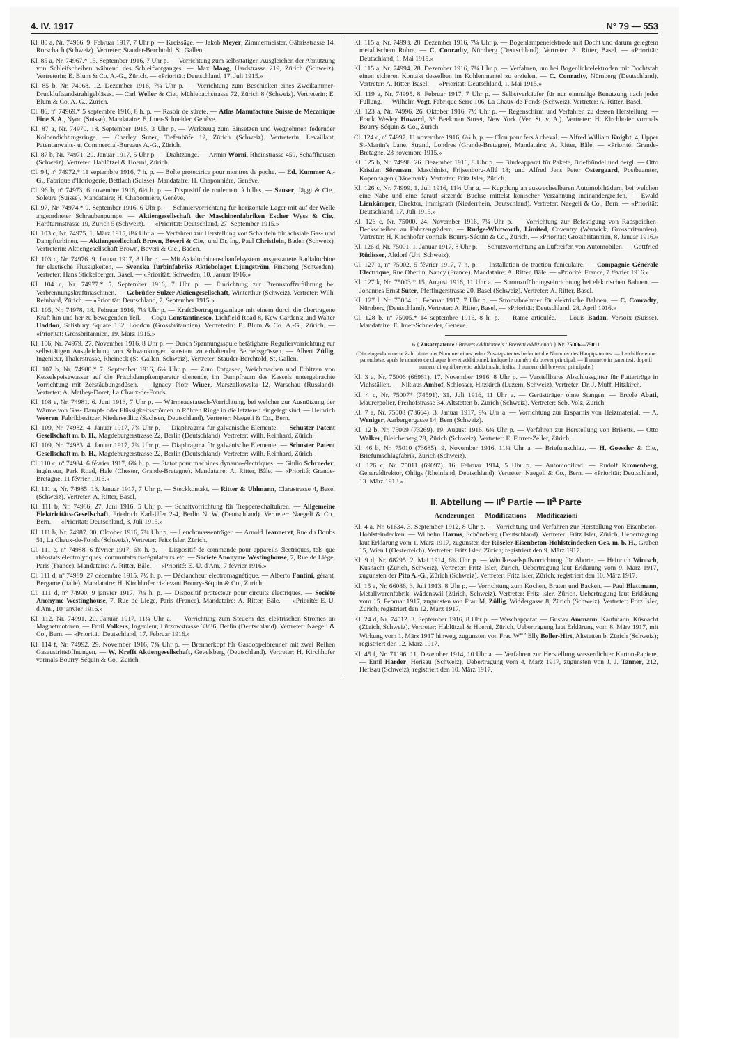4. IV. 1917 N° 79 — 553
Kl. 80 a, Nr. 74966. 9. Februar 1917, 7 Uhr p. — Kreissäge. — Jakob Meyer, Zimmermeister, Gäbrisstrasse 14, Rorschach (Schweiz). Vertreter: Stauder-Berchtold, St. Gallen.
Kl. 85 a, Nr. 74967.* 15. September 1916, 7 Uhr p. — Vorrichtung zum selbsttätigen Ausgleichen der Abnützung von Schleifscheiben während des Schleifvorganges. — Max Maag, Hardstrasse 219, Zürich (Schweiz). Vertreterin: E. Blum & Co. A.-G., Zürich. — «Priorität: Deutschland, 17. Juli 1915.»
Kl. 85 b, Nr. 74968. 12. Dezember 1916, 7¼ Uhr p. — Vorrichtung zum Beschicken eines Zweikammer-Druckluftsandstrahlgebläses. — Carl Weller & Cie., Mühlebachstrasse 72, Zürich 8 (Schweiz). Vertreterin: E. Blum & Co. A.-G., Zürich.
Cl. 86, nº 74969.* 5 septembre 1916, 8 h. p. — Rasoir de sûreté. — Atlas Manufacture Suisse de Mécanique Fine S. A., Nyon (Suisse). Mandataire: E. Imer-Schneider, Genève.
Kl. 87 a, Nr. 74970. 18. September 1915, 3 Uhr p. — Werkzeug zum Einsetzen und Wegnehmen federnder Kolbendichtungsringe. — Charley Suter, Tiefenhöfe 12, Zürich (Schweiz). Vertreterin: Levaillant, Patentanwalts- u. Commercial-Bureaux A.-G., Zürich.
Kl. 87 b, Nr. 74971. 20. Januar 1917, 5 Uhr p. — Drahtzange. — Armin Worni, Rheinstrasse 459, Schaffhausen (Schweiz). Vertreter: Hablützel & Hoerni, Zürich.
Cl. 94, nº 74972.* 11 septembre 1916, 7 h. p. — Boîte protectrice pour montres de poche. — Ed. Kummer A.-G., Fabrique d'Horlogerie, Bettlach (Suisse). Mandataire: H. Chaponnière, Genève.
Cl. 96 b, nº 74973. 6 novembre 1916, 6½ h. p. — Dispositif de roulement à billes. — Sauser, Jäggi & Cie., Soleure (Suisse). Mandataire: H. Chaponnière, Genève.
Kl. 97, Nr. 74974.* 9. September 1916, 6 Uhr p. — Schmiervorrichtung für horizontale Lager mit auf der Welle angeordneter Schraubenpumpe. — Aktiengesellschaft der Maschinenfabriken Escher Wyss & Cie., Hardturmstrasse 19, Zürich 5 (Schweiz). — «Priorität: Deutschland, 27. September 1915.»
Kl. 103 c, Nr. 74975. 1. März 1915, 8¾ Uhr a. — Verfahren zur Herstellung von Schaufeln für achsiale Gas- und Dampfturbinen. — Aktiengesellschaft Brown, Boveri & Cie.; und Dr. Ing. Paul Christlein, Baden (Schweiz). Vertreterin: Aktiengesellschaft Brown, Boveri & Cie., Baden.
Kl. 103 c, Nr. 74976. 9. Januar 1917, 8 Uhr p. — Mit Axialturbinenschaufelsystem ausgestattete Radialturbine für elastische Flüssigkeiten. — Svenska Turbinfabriks Aktiebolaget Ljungström, Finspong (Schweden). Vertreter: Hans Stickelberger, Basel. — «Priorität: Schweden, 10. Januar 1916.»
Kl. 104 c, Nr. 74977.* 5. September 1916, 7 Uhr p. — Einrichtung zur Brennstoffzuführung bei Verbrennungskraftmaschinen. — Gebrüder Sulzer Aktiengesellschaft, Winterthur (Schweiz). Vertreter: Wilh. Reinhard, Zürich. — «Priorität: Deutschland, 7. September 1915.»
Kl. 105, Nr. 74978. 18. Februar 1916, 7¼ Uhr p. — Kraftübertragungsanlage mit einem durch die übertragene Kraft hin und her zu bewegenden Teil. — Gogu Constantinesco, Lichfield Road 8, Kew Gardens; und Walter Haddon, Salisbury Square 132, London (Grossbritannien). Vertreterin: E. Blum & Co. A.-G., Zürich. — «Priorität: Grossbritannien, 19. März 1915.»
Kl. 106, Nr. 74979. 27. November 1916, 8 Uhr p. — Durch Spannungsspule betätigbare Reguliervorrichtung zur selbsttätigen Ausgleichung von Schwankungen konstant zu erhaltender Betriebsgrössen. — Albert Züllig, Ingenieur, Thalerstrasse, Rheineck (St. Gallen, Schweiz). Vertreter: Stauder-Berchtold, St. Gallen.
Kl. 107 b, Nr. 74980.* 7. September 1916, 6¼ Uhr p. — Zum Entgasen, Weichmachen und Erhitzen von Kesselspeisewasser auf die Frischdampftemperatur dienende, im Dampfraum des Kessels untergebrachte Vorrichtung mit Zerstäubungsdüsen. — Ignacy Piotr Wiuer, Marszalkowska 12, Warschau (Russland). Vertreter: A. Mathey-Doret, La Chaux-de-Fonds.
Kl. 108 e, Nr. 74981. 6. Juni 1913, 7 Uhr p. — Wärmeaustausch-Vorrichtung, bei welcher zur Ausnützung der Wärme von Gas- Dampf- oder Flüssigkeitsströmen in Röhren Ringe in die letzteren eingelegt sind. — Heinrich Weeren, Fabrikbesitzer, Niedersedlitz (Sachsen, Deutschland). Vertreter: Naegeli & Co., Bern.
Kl. 109, Nr. 74982. 4. Januar 1917, 7¾ Uhr p. — Diaphragma für galvanische Elemente. — Schuster Patent Gesellschaft m. b. H., Magdeburgerstrasse 22, Berlin (Deutschland). Vertreter: Wilh. Reinhard, Zürich.
Kl. 109, Nr. 74983. 4. Januar 1917, 7¾ Uhr p. — Diaphragma für galvanische Elemente. — Schuster Patent Gesellschaft m. b. H., Magdeburgerstrasse 22, Berlin (Deutschland). Vertreter: Wilh. Reinhard, Zürich.
Cl. 110 c, nº 74984. 6 février 1917, 6¾ h. p. — Stator pour machines dynamo-électriques. — Giulio Schroeder, ingénieur, Park Road, Hale (Chester, Grande-Bretagne). Mandataire: A. Ritter, Bâle. — «Priorité: Grande-Bretagne, 11 février 1916.»
Kl. 111 a, Nr. 74985. 13. Januar 1917, 7 Uhr p. — Steckkontakt. — Ritter & Uhlmann, Clarastrasse 4, Basel (Schweiz). Vertreter: A. Ritter, Basel.
Kl. 111 b, Nr. 74986. 27. Juni 1916, 5 Uhr p. — Schaltvorrichtung für Treppenschaltuhren. — Allgemeine Elektricitäts-Gesellschaft, Friedrich Karl-Ufer 2-4, Berlin N. W. (Deutschland). Vertreter: Naegeli & Co., Bern. — «Priorität: Deutschland, 3. Juli 1915.»
Kl. 111 b, Nr. 74987. 30. Oktober 1916, 7¼ Uhr p. — Leuchtmassenträger. — Arnold Jeanneret, Rue du Doubs 51, La Chaux-de-Fonds (Schweiz). Vertreter: Fritz Isler, Zürich.
Cl. 111 e, nº 74988. 6 février 1917, 6¾ h. p. — Dispositif de commande pour appareils électriques, tels que rhéostats électrolytiques, commutateurs-régulateurs etc. — Société Anonyme Westinghouse, 7, Rue de Liége, Paris (France). Mandataire: A. Ritter, Bâle. — «Priorité: E.-U. d'Am., 7 février 1916.»
Cl. 111 d, nº 74989. 27 décembre 1915, 7½ h. p. — Déclancheur électromagnétique. — Alberto Fantini, gérant, Bergame (Italie). Mandataire: H. Kirchhofer ci-devant Bourry-Séquin & Co., Zurich.
Cl. 111 d, nº 74990. 9 janvier 1917, 7¼ h. p. — Dispositif protecteur pour circuits électriques. — Société Anonyme Westinghouse, 7, Rue de Liége, Paris (France). Mandataire: A. Ritter, Bâle. — «Priorité: E.-U. d'Am., 10 janvier 1916.»
Kl. 112, Nr. 74991. 20. Januar 1917, 11¼ Uhr a. — Vorrichtung zum Steuern des elektrischen Stromes an Magnetmotoren. — Emil Volkers, Ingenieur, Lützowstrasse 33/36, Berlin (Deutschland). Vertreter: Naegeli & Co., Bern. — «Priorität: Deutschland, 17. Februar 1916.»
Kl. 114 f, Nr. 74992. 29. November 1916, 7¾ Uhr p. — Brennerkopf für Gasdoppelbrenner mit zwei Reihen Gasaustrittsöffnungen. — W. Krefft Aktiengesellschaft, Gevelsberg (Deutschland). Vertreter: H. Kirchhofer vormals Bourry-Séquin & Co., Zürich.
Kl. 115 a, Nr. 74993. 28. Dezember 1916, 7¼ Uhr p. — Bogenlampenelektrode mit Docht und darum gelegtem metallischem Rohre. — C. Conradty, Nürnberg (Deutschland). Vertreter: A. Ritter, Basel. — «Priorität: Deutschland, 1. Mai 1915.»
Kl. 115 a, Nr. 74994. 28. Dezember 1916, 7¼ Uhr p. — Verfahren, um bei Bogenlichtelektroden mit Dochtstab einen sicheren Kontakt desselben im Kohlenmantel zu erzielen. — C. Conradty, Nürnberg (Deutschland). Vertreter: A. Ritter, Basel. — «Priorität: Deutschland, 1. Mai 1915.»
Kl. 119 a, Nr. 74995. 8. Februar 1917, 7 Uhr p. — Selbstverkäufer für nur einmalige Benutzung nach jeder Füllung. — Wilhelm Vogt, Fabrique Serre 106, La Chaux-de-Fonds (Schweiz). Vertreter: A. Ritter, Basel.
Kl. 123 a, Nr. 74996. 26. Oktober 1916, 7½ Uhr p. — Regenschirm und Verfahren zu dessen Herstellung. — Frank Wesley Howard, 36 Beekman Street, New York (Ver. St. v. A.). Vertreter: H. Kirchhofer vormals Bourry-Séquin & Co., Zürich.
Cl. 124 c, nº 74997. 11 novembre 1916, 6¼ h. p. — Clou pour fers à cheval. — Alfred William Knight, 4, Upper St-Martin's Lane, Strand, Londres (Grande-Bretagne). Mandataire: A. Ritter, Bâle. — «Priorité: Grande-Bretagne, 23 novembre 1915.»
Kl. 125 b, Nr. 74998. 26. Dezember 1916, 8 Uhr p. — Bindeapparat für Pakete, Briefbündel und dergl. — Otto Kristian Sörensen, Maschinist, Frijsenborg-Allé 18; und Alfred Jens Peter Östergaard, Postbeamter, Kopenhagen (Dänemark). Vertreter: Fritz Isler, Zürich.
Kl. 126 c, Nr. 74999. 1. Juli 1916, 11¾ Uhr a. — Kupplung an auswechselbaren Automobilrädern, bei welchen eine Nabe und eine darauf sitzende Büchse mittelst konischer Verzahnung ineinandergreifen. — Ewald Lienkämper, Direktor, Immigrath (Niederrhein, Deutschland). Vertreter: Naegeli & Co., Bern. — «Priorität: Deutschland, 17. Juli 1915.»
Kl. 126 c, Nr. 75000. 24. November 1916, 7¼ Uhr p. — Vorrichtung zur Befestigung von Radspeichen-Deckscheiben an Fahrzeugrädern. — Rudge-Whitworth, Limited, Coventry (Warwick, Grossbritannien). Vertreter: H. Kirchhofer vormals Bourry-Séquin & Co., Zürich. — «Priorität: Grossbritannien, 8. Januar 1916.»
Kl. 126 d, Nr. 75001. 1. Januar 1917, 8 Uhr p. — Schutzvorrichtung an Luftreifen von Automobilen. — Gottfried Rüdisser, Altdorf (Uri, Schweiz).
Cl. 127 a, nº 75002. 5 février 1917, 7 h. p. — Installation de traction funiculaire. — Compagnie Générale Electrique, Rue Oberlin, Nancy (France). Mandataire: A. Ritter, Bâle. — «Priorité: France, 7 février 1916.»
Kl. 127 k, Nr. 75003.* 15. August 1916, 11 Uhr a. — Stromzuführungseinrichtung bei elektrischen Bahnen. — Johannes Ernst Suter, Pfeffingerstrasse 20, Basel (Schweiz). Vertreter: A. Ritter, Basel.
Kl. 127 l, Nr. 75004. 1. Februar 1917, 7 Uhr p. — Stromabnehmer für elektrische Bahnen. — C. Conradty, Nürnberg (Deutschland). Vertreter: A. Ritter, Basel. — «Priorität: Deutschland, 28. April 1916.»
Cl. 128 b, nº 75005.* 14 septembre 1916, 8 h. p. — Rame articulée. — Louis Badan, Versoix (Suisse). Mandataire: E. Imer-Schneider, Genève.
6 { Zusatzpatente / Brevets additionnels / Brevetti addizionali } Nr. 75006—75011
(Die eingeklammerte Zahl hinter der Nummer eines jeden Zusatzpatentes bedeutet die Nummer des Hauptpatentes. — Le chiffre entre parenthèse, après le numéro de chaque brevet additionnel, indique le numéro du brevet principal. — Il numero in parentesi, dopo il numero di ogni brevetto addizionale, indica il numero del brevetto principale.)
Kl. 3 a, Nr. 75006 (66961). 17. November 1916, 8 Uhr p. — Verstellbares Abschlussgitter für Futtertröge in Viehställen. — Niklaus Amhof, Schlosser, Hitzkirch (Luzern, Schweiz). Vertreter: Dr. J. Muff, Hitzkirch.
Kl. 4 c, Nr. 75007* (74591). 31. Juli 1916, 11 Uhr a. — Gerüstträger ohne Stangen. — Ercole Abati, Maurerpolier, Freihofstrasse 34, Altstetten b. Zürich (Schweiz). Vertreter: Seb. Volz, Zürich.
Kl. 7 a, Nr. 75008 (73664). 3. Januar 1917, 9¼ Uhr a. — Vorrichtung zur Ersparnis von Heizmaterial. — A. Weniger, Aarbergergasse 14, Bern (Schweiz).
Kl. 12 b, Nr. 75009 (73269). 19. August 1916, 6¾ Uhr p. — Verfahren zur Herstellung von Briketts. — Otto Walker, Bleicherweg 28, Zürich (Schweiz). Vertreter: E. Furrer-Zeller, Zürich.
Kl. 46 b, Nr. 75010 (73685). 9. November 1916, 11¼ Uhr a. — Briefumschlag. — H. Goessler & Cie., Briefumschlagfabrik, Zürich (Schweiz).
Kl. 126 c, Nr. 75011 (69097). 16. Februar 1914, 5 Uhr p. — Automobilrad. — Rudolf Kronenberg, Generaldirektor, Ohligs (Rheinland, Deutschland). Vertreter: Naegeli & Co., Bern. — «Priorität: Deutschland, 13. März 1913.»
II. Abteilung — II<sup>e</sup> Partie — II<sup>a</sup> Parte
Aenderungen — Modifications — Modificazioni
Kl. 4 a, Nr. 61634. 3. September 1912, 8 Uhr p. — Vorrichtung und Verfahren zur Herstellung von Eisenbeton-Hohlsteindecken. — Wilhelm Harms, Schöneberg (Deutschland). Vertreter: Fritz Isler, Zürich. Uebertragung laut Erklärung vom 1. März 1917, zugunsten der Röseler-Eisenbeton-Hohlsteindecken Ges. m. b. H., Graben 15, Wien I (Oesterreich). Vertreter: Fritz Isler, Zürich; registriert den 9. März 1917.
Kl. 9 d, Nr. 68295. 2. Mai 1914, 6¾ Uhr p. — Windkesselspülvorrichtung für Aborte. — Heinrich Wintsch, Küsnacht (Zürich, Schweiz). Vertreter: Fritz Isler, Zürich. Uebertragung laut Erklärung vom 9. März 1917, zugunsten der Pito A.-G., Zürich (Schweiz). Vertreter: Fritz Isler, Zürich; registriert den 10. März 1917.
Kl. 15 a, Nr. 66086. 3. Juli 1913, 8 Uhr p. — Vorrichtung zum Kochen, Braten und Backen. — Paul Blattmann, Metallwarenfabrik, Wädenswil (Zürich, Schweiz). Vertreter: Fritz Isler, Zürich. Uebertragung laut Erklärung vom 15. Februar 1917, zugunsten von Frau M. Züllig, Widdergasse 8, Zürich (Schweiz). Vertreter: Fritz Isler, Zürich; registriert den 12. März 1917.
Kl. 24 d, Nr. 74012. 3. September 1916, 8 Uhr p. — Waschapparat. — Gustav Ammann, Kaufmann, Küsnacht (Zürich, Schweiz). Vertreter: Hablützel & Hoerni, Zürich. Uebertragung laut Erklärung vom 8. März 1917, mit Wirkung vom 1. März 1917 hinweg, zugunsten von Frau W<sup>we</sup> Elly Boller-Hirt, Altstetten b. Zürich (Schweiz); registriert den 12. März 1917.
Kl. 45 f, Nr. 71196. 11. Dezember 1914, 10 Uhr a. — Verfahren zur Herstellung wasserdichter Karton-Papiere. — Emil Harder, Herisau (Schweiz). Uebertragung vom 4. März 1917, zugunsten von J. J. Tanner, 212, Herisau (Schweiz); registriert den 10. März 1917.